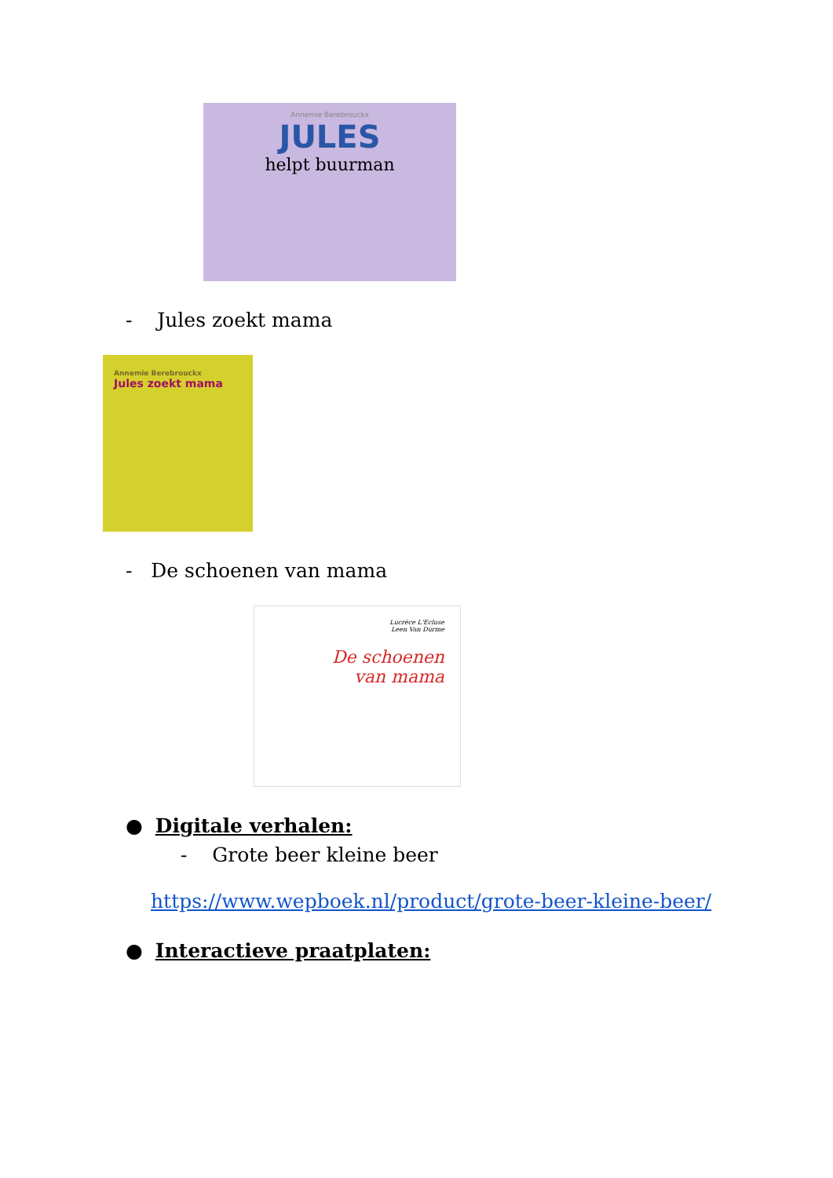Annemie Berebrouckx
JULES
helpt buurman
- Jules zoekt mama
Annemie Berebrouckx
Jules zoekt mama
- De schoenen van mama
Lucrèce L'Ecluse
Leen Van Durme
De schoenen
van mama
● Digitale verhalen:
- Grote beer kleine beer
https://www.wepboek.nl/product/grote-beer-kleine-beer/
● Interactieve praatplaten: